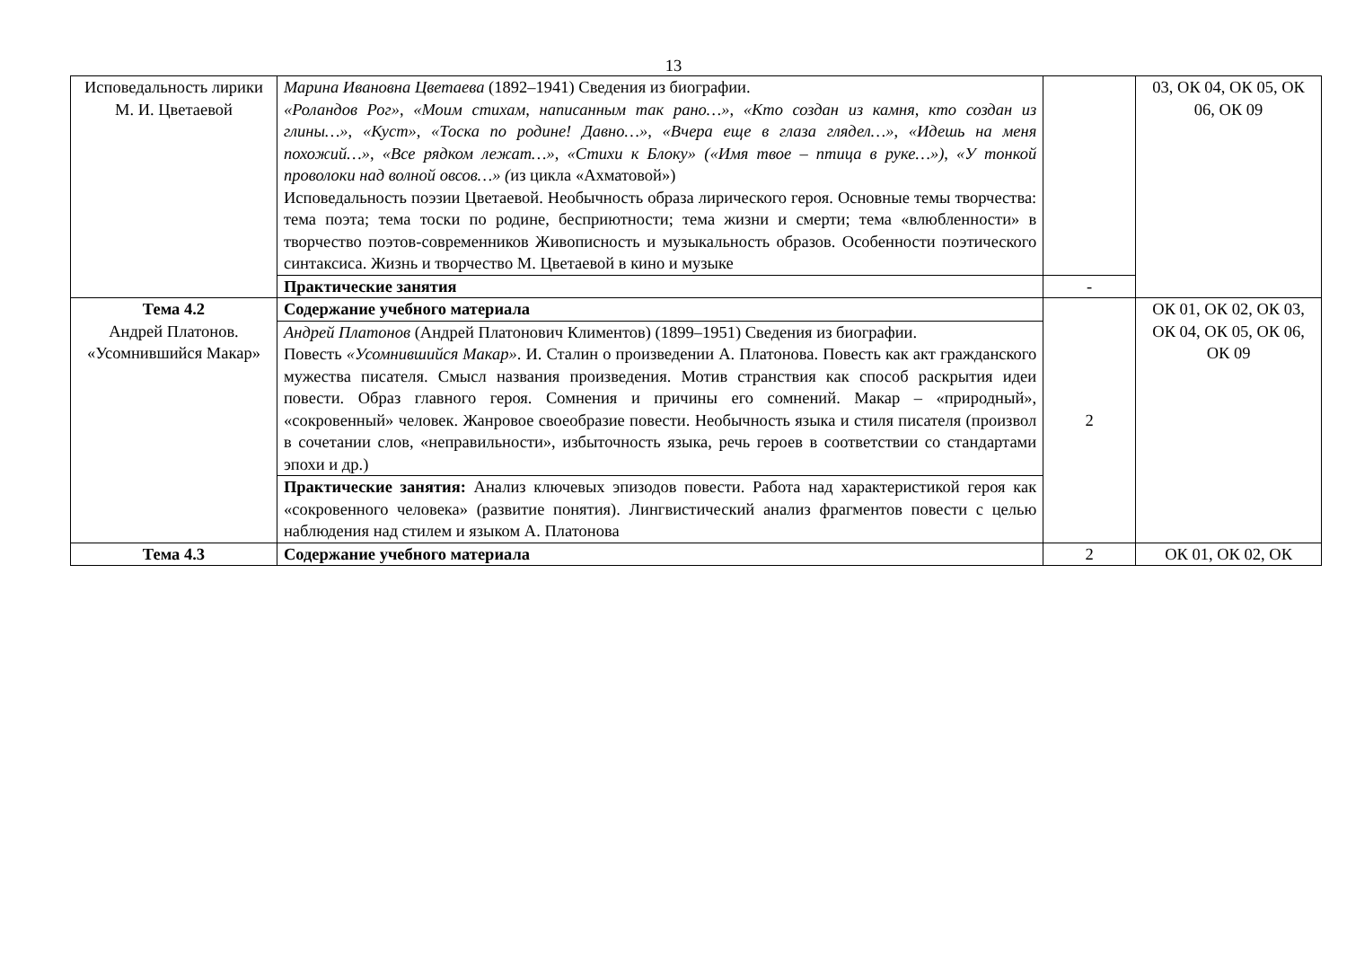13
| Исповедальность лирики М. И. Цветаевой | Марина Ивановна Цветаева (1892–1941) Сведения из биографии. «Роландов Рог», «Моим стихам, написанным так рано…», «Кто создан из камня, кто создан из глины…», «Куст», «Тоска по родине! Давно…», «Вчера еще в глаза глядел…», «Идешь на меня похожий…», «Все рядком лежат…», «Стихи к Блоку» («Имя твое – птица в руке…») , «У тонкой проволоки над волной овсов…» ( из цикла «Ахматовой») Исповедальность поэзии Цветаевой. Необычность образа лирического героя. Основные темы творчества: тема поэта; тема тоски по родине, бесприютности; тема жизни и смерти; тема «влюбленности» в творчество поэтов-современников Живописность и музыкальность образов. Особенности поэтического синтаксиса. Жизнь и творчество М. Цветаевой в кино и музыке | | 03, ОК 04, ОК 05, ОК 06, ОК 09 |
| | Практические занятия | - | |
| Тема 4.2 Андрей Платонов. «Усомнившийся Макар» | Содержание учебного материала | 2 | ОК 01, ОК 02, ОК 03, ОК 04, ОК 05, ОК 06, ОК 09 |
| | Андрей Платонов (Андрей Платонович Климентов) (1899–1951) Сведения из биографии. Повесть «Усомнившийся Макар» . И. Сталин о произведении А. Платонова. Повесть как акт гражданского мужества писателя. Смысл названия произведения. Мотив странствия как способ раскрытия идеи повести. Образ главного героя. Сомнения и причины его сомнений. Макар – «природный», «сокровенный» человек. Жанровое своеобразие повести. Необычность языка и стиля писателя (произвол в сочетании слов, «неправильности», избыточность языка, речь героев в соответствии со стандартами эпохи и др.) | | |
| | Практические занятия: Анализ ключевых эпизодов повести. Работа над характеристикой героя как «сокровенного человека» (развитие понятия). Лингвистический анализ фрагментов повести с целью наблюдения над стилем и языком А. Платонова | | |
| Тема 4.3 | Содержание учебного материала | 2 | ОК 01, ОК 02, ОК |